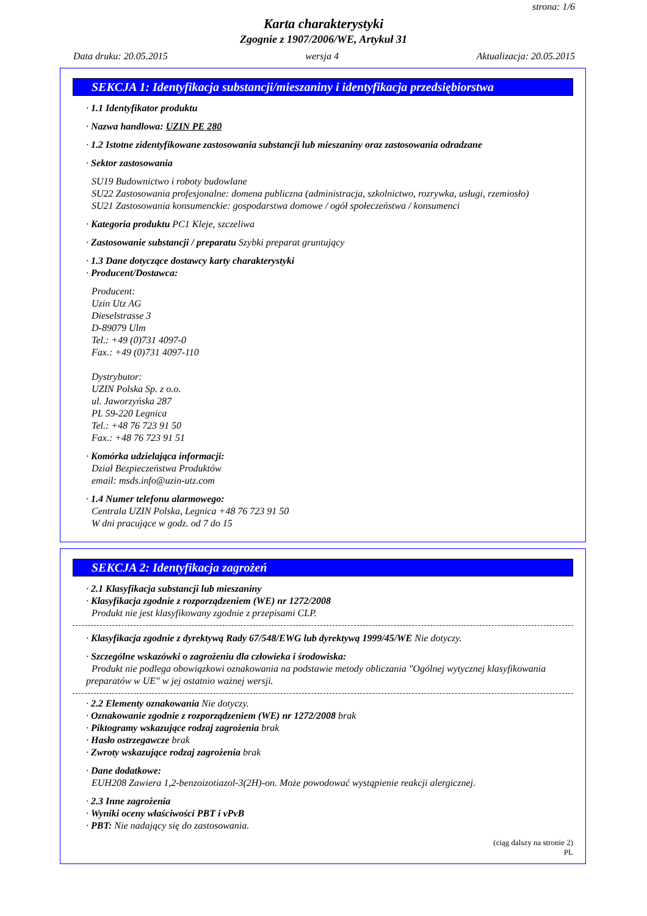strona: 1/6
Karta charakterystyki
Zgognie z 1907/2006/WE, Artykuł 31
Data druku: 20.05.2015 wersja 4 Aktualizacja: 20.05.2015
SEKCJA 1: Identyfikacja substancji/mieszaniny i identyfikacja przedsiębiorstwa
· 1.1 Identyfikator produktu
· Nazwa handlowa: UZIN PE 280
· 1.2 Istotne zidentyfikowane zastosowania substancji lub mieszaniny oraz zastosowania odradzane
· Sektor zastosowania
SU19 Budownictwo i roboty budowlane
SU22 Zastosowania profesjonalne: domena publiczna (administracja, szkolnictwo, rozrywka, usługi, rzemiosło)
SU21 Zastosowania konsumenckie: gospodarstwa domowe / ogół społeczeństwa / konsumenci
· Kategoria produktu PC1 Kleje, szczeliwa
· Zastosowanie substancji / preparatu Szybki preparat gruntujący
· 1.3 Dane dotyczące dostawcy karty charakterystyki
· Producent/Dostawca:
Producent:
Uzin Utz AG
Dieselstrasse 3
D-89079 Ulm
Tel.: +49 (0)731 4097-0
Fax.: +49 (0)731 4097-110
Dystrybutor:
UZIN Polska Sp. z o.o.
ul. Jaworzyńska 287
PL 59-220 Legnica
Tel.: +48 76 723 91 50
Fax.: +48 76 723 91 51
· Komórka udzielająca informacji:
Dział Bezpieczeństwa Produktów
email: msds.info@uzin-utz.com
· 1.4 Numer telefonu alarmowego:
Centrala UZIN Polska, Legnica +48 76 723 91 50
W dni pracujące w godz. od 7 do 15
SEKCJA 2: Identyfikacja zagrożeń
· 2.1 Klasyfikacja substancji lub mieszaniny
· Klasyfikacja zgodnie z rozporządzeniem (WE) nr 1272/2008
Produkt nie jest klasyfikowany zgodnie z przepisami CLP.
· Klasyfikacja zgodnie z dyrektywą Rady 67/548/EWG lub dyrektywą 1999/45/WE Nie dotyczy.
· Szczególne wskazówki o zagrożeniu dla człowieka i środowiska:
Produkt nie podlega obowiązkowi oznakowania na podstawie metody obliczania "Ogólnej wytycznej klasyfikowania preparatów w UE" w jej ostatnio ważnej wersji.
· 2.2 Elementy oznakowania Nie dotyczy.
· Oznakowanie zgodnie z rozporządzeniem (WE) nr 1272/2008 brak
· Piktogramy wskazujące rodzaj zagrożenia brak
· Hasło ostrzegawcze brak
· Zwroty wskazujące rodzaj zagrożenia brak
· Dane dodatkowe:
EUH208 Zawiera 1,2-benzoizotiazol-3(2H)-on. Może powodować wystąpienie reakcji alergicznej.
· 2.3 Inne zagrożenia
· Wyniki oceny właściwości PBT i vPvB
· PBT: Nie nadający się do zastosowania.
(ciąg dalszy na stronie 2)
PL